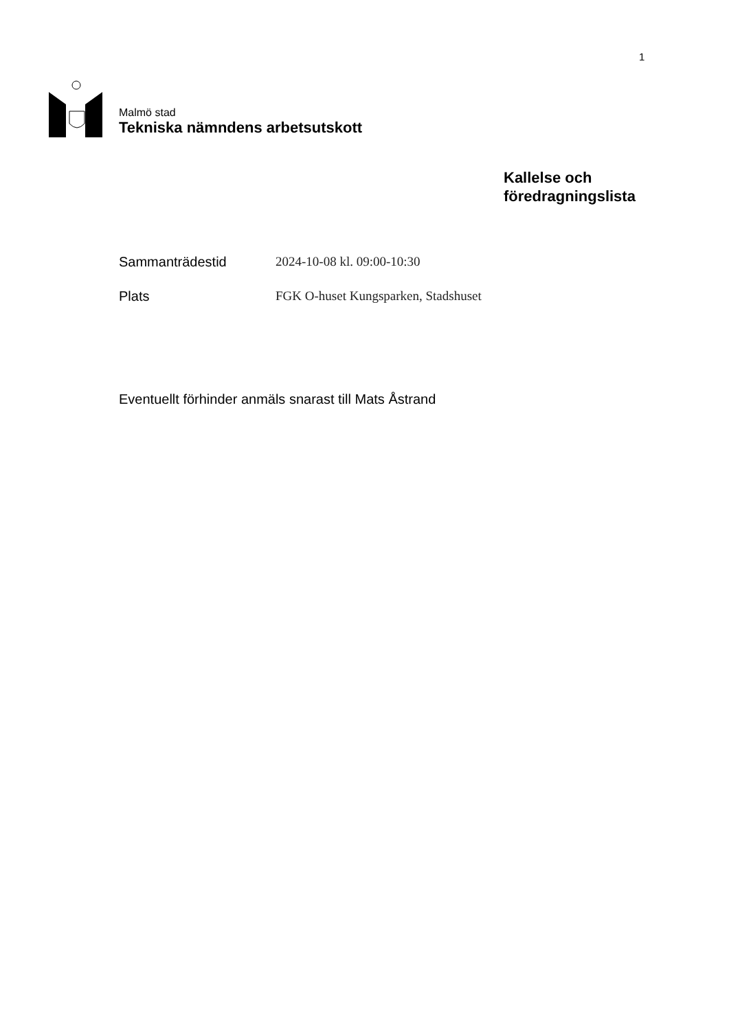1
Malmö stad
Tekniska nämndens arbetsutskott
Kallelse och
föredragningslista
Sammanträdestid 2024-10-08 kl. 09:00-10:30
Plats FGK O-huset Kungsparken, Stadshuset
Eventuellt förhinder anmäls snarast till Mats Åstrand